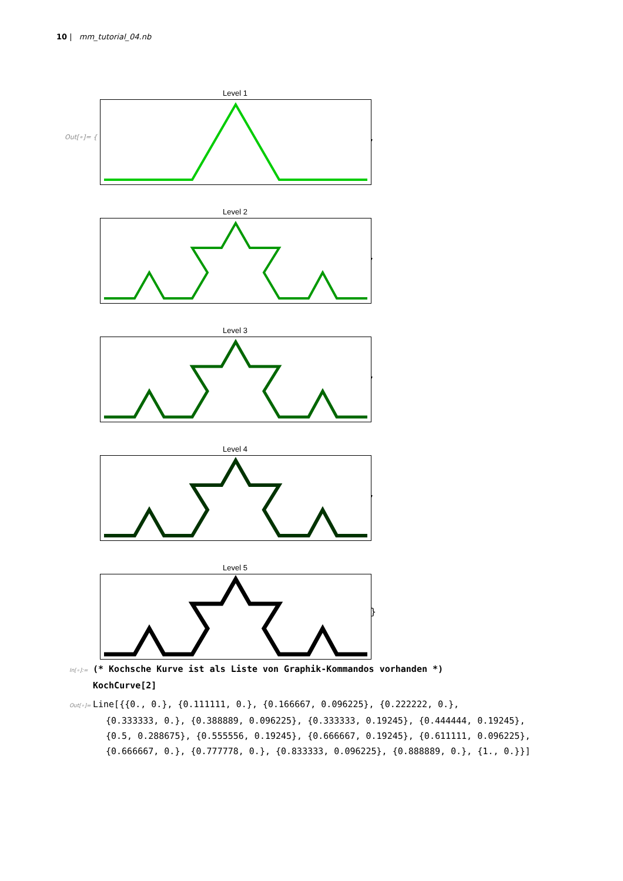10 | mm_tutorial_04.nb
Out[∘]= {
Level 1
,
Level 2
,
Level 3
,
Level 4
,
Level 5
}
In[∘]:= (* Kochsche Kurve ist als Liste von Graphik-Kommandos vorhanden *)
KochCurve[2]
Out[∘]= Line[{{0., 0.}, {0.111111, 0.}, {0.166667, 0.096225}, {0.222222, 0.},
{0.333333, 0.}, {0.388889, 0.096225}, {0.333333, 0.19245}, {0.444444, 0.19245},
{0.5, 0.288675}, {0.555556, 0.19245}, {0.666667, 0.19245}, {0.611111, 0.096225},
{0.666667, 0.}, {0.777778, 0.}, {0.833333, 0.096225}, {0.888889, 0.}, {1., 0.}}]